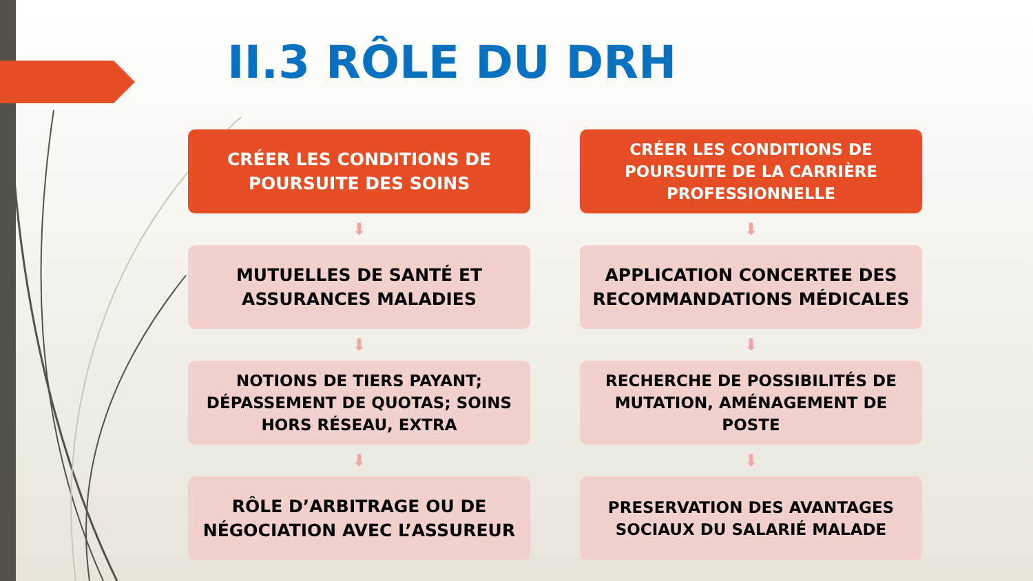II.3 RÔLE DU DRH
CRÉER LES CONDITIONS DE POURSUITE DES SOINS
⬇
MUTUELLES DE SANTÉ ET ASSURANCES MALADIES
⬇
NOTIONS DE TIERS PAYANT;
DÉPASSEMENT DE QUOTAS; SOINS HORS RÉSEAU, EXTRA
⬇
RÔLE D’ARBITRAGE OU DE NÉGOCIATION AVEC L’ASSUREUR
CRÉER LES CONDITIONS DE POURSUITE DE LA CARRIÈRE PROFESSIONNELLE
⬇
APPLICATION CONCERTEE DES RECOMMANDATIONS MÉDICALES
⬇
RECHERCHE DE POSSIBILITÉS DE MUTATION, AMÉNAGEMENT DE POSTE
⬇
PRESERVATION DES AVANTAGES SOCIAUX DU SALARIÉ MALADE